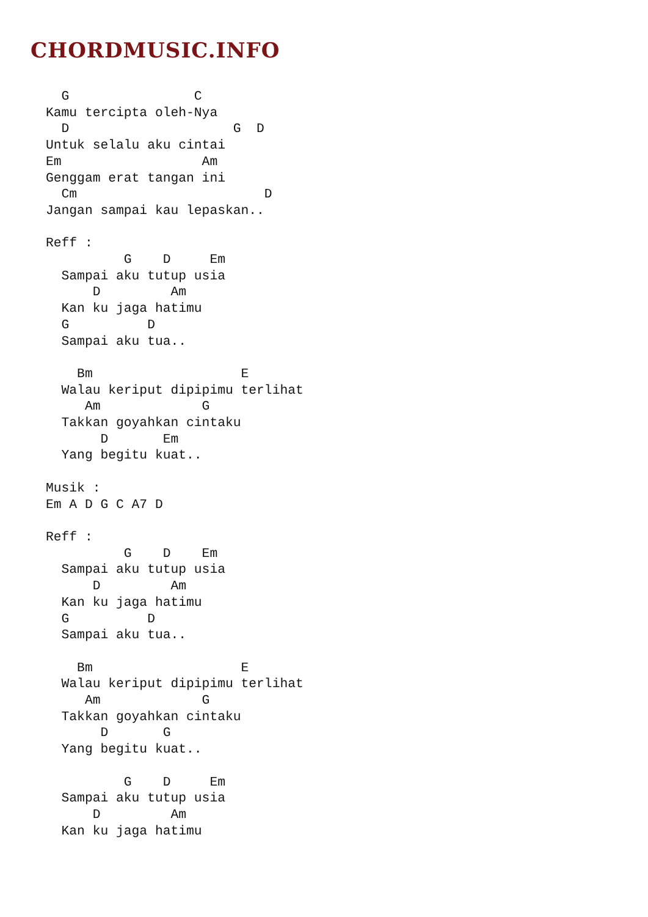CHORDMUSIC.INFO
  G                C
Kamu tercipta oleh-Nya
  D                     G  D
Untuk selalu aku cintai
Em                  Am
Genggam erat tangan ini
  Cm                        D
Jangan sampai kau lepaskan..

Reff :
          G    D     Em
  Sampai aku tutup usia
      D         Am
  Kan ku jaga hatimu
  G          D
  Sampai aku tua..

    Bm                   E
  Walau keriput dipipimu terlihat
     Am             G
  Takkan goyahkan cintaku
       D       Em
  Yang begitu kuat..

Musik :
Em A D G C A7 D

Reff :
          G    D    Em
  Sampai aku tutup usia
      D         Am
  Kan ku jaga hatimu
  G          D
  Sampai aku tua..

    Bm                   E
  Walau keriput dipipimu terlihat
     Am             G
  Takkan goyahkan cintaku
       D       G
  Yang begitu kuat..

          G    D     Em
  Sampai aku tutup usia
      D         Am
  Kan ku jaga hatimu